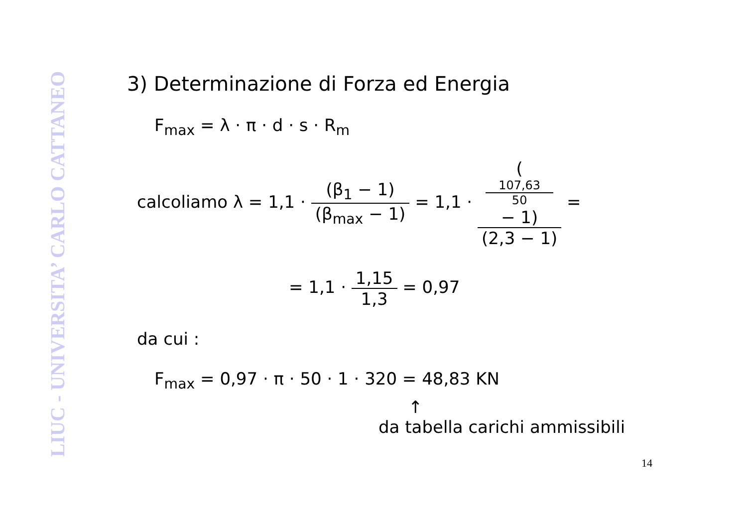LIUC - UNIVERSITA’ CARLO CATTANEO
3) Determinazione di Forza ed Energia
F<sub>max</sub> = λ · π · d · s · R<sub>m</sub>
calcoliamo λ = 1,1 · (β<sub>1</sub> − 1) (β<sub>max</sub> − 1) = 1,1 · (107,63
50
− 1) (2,3 − 1) =
= 1,1 · 1,15 1,3 = 0,97
da cui :
F<sub>max</sub> = 0,97 · π · 50 · 1 · 320 = 48,83 KN
↑
da tabella carichi ammissibili
14